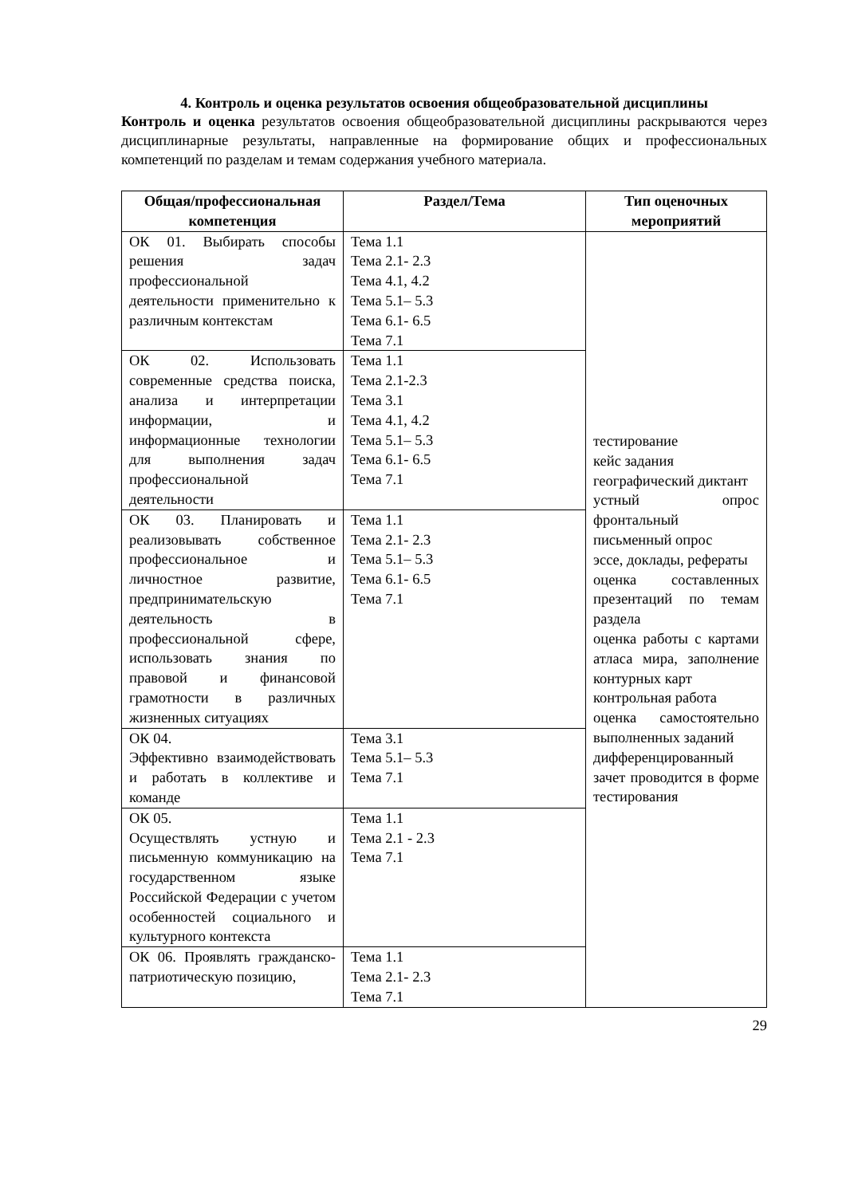4. Контроль и оценка результатов освоения общеобразовательной дисциплины
Контроль и оценка результатов освоения общеобразовательной дисциплины раскрываются через дисциплинарные результаты, направленные на формирование общих и профессиональных компетенций по разделам и темам содержания учебного материала.
| Общая/профессиональная компетенция | Раздел/Тема | Тип оценочных мероприятий |
| --- | --- | --- |
| ОК 01. Выбирать способы решения задач профессиональной деятельности применительно к различным контекстам | Тема 1.1 Тема 2.1- 2.3 Тема 4.1, 4.2 Тема 5.1– 5.3 Тема 6.1- 6.5 Тема 7.1 | тестирование кейс задания географический диктант устный опрос фронтальный письменный опрос эссе, доклады, рефераты оценка составленных презентаций по темам раздела оценка работы с картами атласа мира, заполнение контурных карт контрольная работа оценка самостоятельно выполненных заданий дифференцированный зачет проводится в форме тестирования |
| ОК 02. Использовать современные средства поиска, анализа и интерпретации информации, и информационные технологии для выполнения задач профессиональной деятельности | Тема 1.1 Тема 2.1-2.3 Тема 3.1 Тема 4.1, 4.2 Тема 5.1– 5.3 Тема 6.1- 6.5 Тема 7.1 | |
| ОК 03. Планировать и реализовывать собственное профессиональное и личностное развитие, предпринимательскую деятельность в профессиональной сфере, использовать знания по правовой и финансовой грамотности в различных жизненных ситуациях | Тема 1.1 Тема 2.1- 2.3 Тема 5.1– 5.3 Тема 6.1- 6.5 Тема 7.1 | |
| ОК 04. Эффективно взаимодействовать и работать в коллективе и команде | Тема 3.1 Тема 5.1– 5.3 Тема 7.1 | |
| ОК 05. Осуществлять устную и письменную коммуникацию на государственном языке Российской Федерации с учетом особенностей социального и культурного контекста | Тема 1.1 Тема 2.1 - 2.3 Тема 7.1 | |
| ОК 06. Проявлять гражданско-патриотическую позицию, | Тема 1.1 Тема 2.1- 2.3 Тема 7.1 | |
29